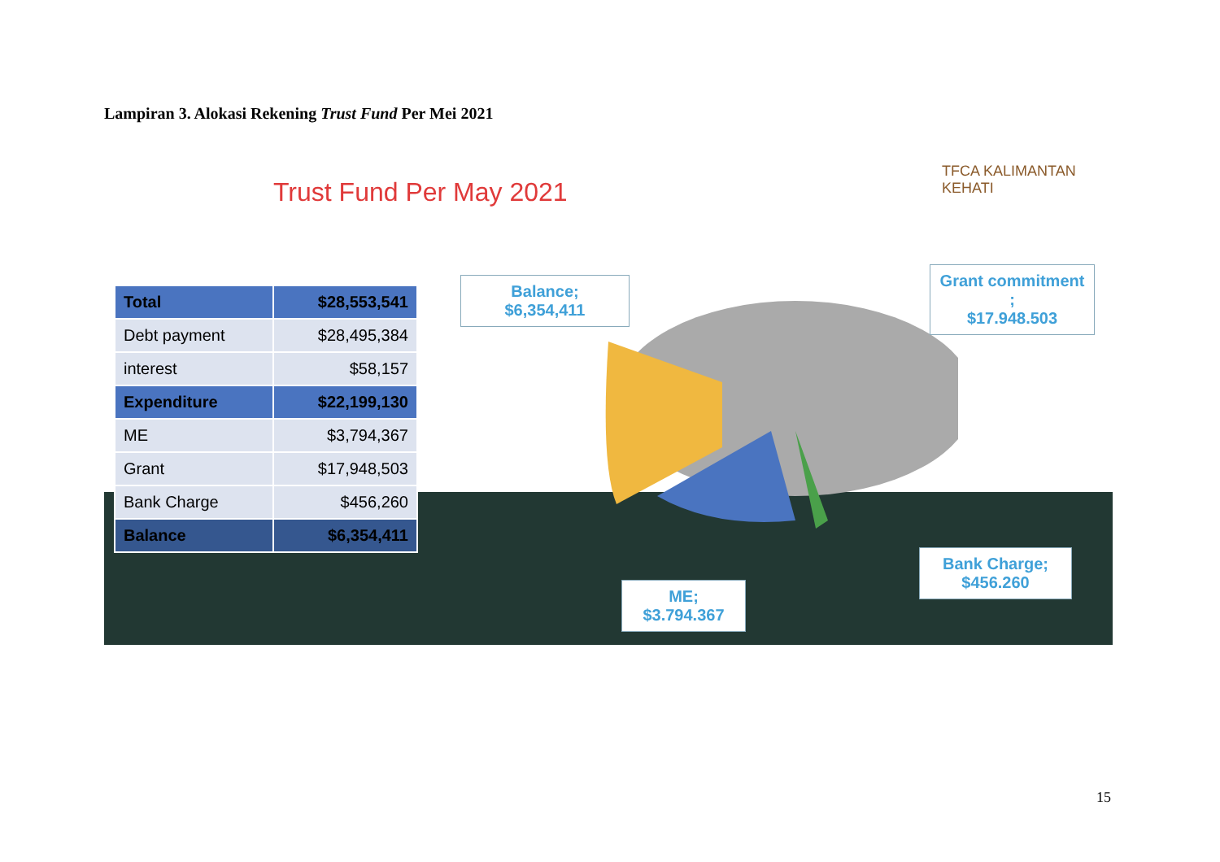Lampiran 3. Alokasi Rekening Trust Fund Per Mei 2021
Trust Fund Per May 2021
TFCA KALIMANTAN KEHATI
| Total | $28,553,541 |
| Debt payment | $28,495,384 |
| interest | $58,157 |
| Expenditure | $22,199,130 |
| ME | $3,794,367 |
| Grant | $17,948,503 |
| Bank Charge | $456,260 |
| Balance | $6,354,411 |
Balance;
$6,354,411
Grant commitment ;
$17.948.503
ME;
$3.794.367
Bank Charge;
$456.260
15